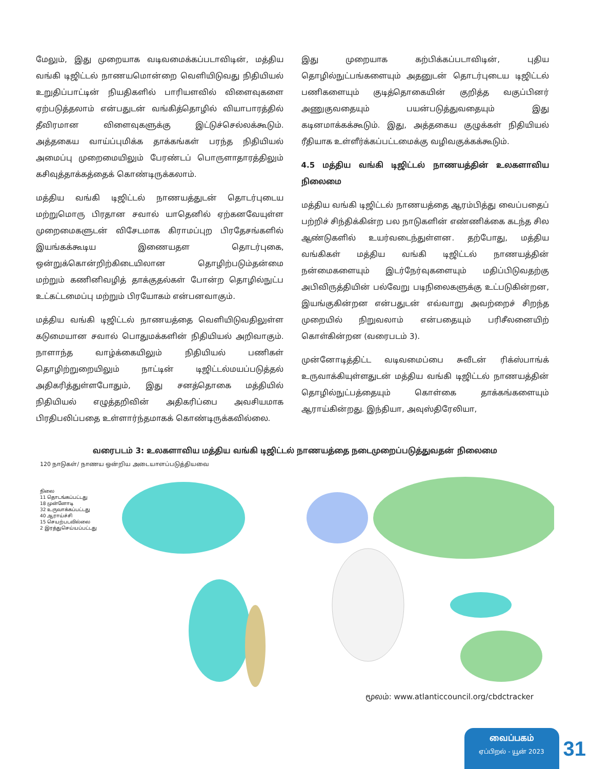மேலும், இது முறையாக வடிவமைக்கப்படாவிடின், மத்திய வங்கி டிஜிட்டல் நாணயமொன்றை வெளியிடுவது நிதியியல் உறுதிப்பாட்டின் நியதிகளில் பாரியளவில் விளைவுகளை ஏற்படுத்தலாம் என்பதுடன் வங்கித்தொழில் வியாபாரத்தில் தீவிரமான விளைவுகளுக்கு இட்டுச்செல்லக்கூடும். அத்தகைய வாய்ப்புமிக்க தாக்கங்கள் பரந்த நிதியியல் அமைப்பு முறைமையிலும் பேரண்டப் பொருளாதாரத்திலும் கசிவுத்தாக்கத்தைக் கொண்டிருக்கலாம்.
மத்திய வங்கி டிஜிட்டல் நாணயத்துடன் தொடர்புடைய மற்றுமொரு பிரதான சவால் யாதெனில் ஏற்கனவேயுள்ள முறைமைகளுடன் விசேடமாக கிராமப்புற பிரதேசங்களில் இயங்கக்கூடிய இணையதள தொடர்புகை, ஒன்றுக்கொன்றிற்கிடையிலான தொழிற்படும்தன்மை மற்றும் கணினிவழித் தாக்குதல்கள் போன்ற தொழில்நுட்ப உட்கட்டமைப்பு மற்றும் பிரயோகம் என்பனவாகும்.
மத்திய வங்கி டிஜிட்டல் நாணயத்தை வெளியிடுவதிலுள்ள கடுமையான சவால் பொதுமக்களின் நிதியியல் அறிவாகும். நாளாந்த வாழ்க்கையிலும் நிதியியல் பணிகள் தொழிற்றுறையிலும் நாட்டின் டிஜிட்டல்மயப்படுத்தல் அதிகரித்துள்ளபோதும், இது சனத்தொகை மத்தியில் நிதியியல் எழுத்தறிவின் அதிகரிப்பை அவசியமாக பிரதிபலிப்பதை உள்ளார்ந்தமாகக் கொண்டிருக்கவில்லை.
இது முறையாக கற்பிக்கப்படாவிடின், புதிய தொழில்நுட்பங்களையும் அதனுடன் தொடர்புடைய டிஜிட்டல் பணிகளையும் குடித்தொகையின் குறித்த வகுப்பினர் அணுகுவதையும் பயன்படுத்துவதையும் இது கடினமாக்கக்கூடும். இது, அத்தகைய குழுக்கள் நிதியியல் ரீதியாக உள்ளீர்க்கப்பட்டமைக்கு வழிவகுக்கக்கூடும்.
4.5 மத்திய வங்கி டிஜிட்டல் நாணயத்தின் உலகளாவிய நிலைமை
மத்திய வங்கி டிஜிட்டல் நாணயத்தை ஆரம்பித்து வைப்பதைப் பற்றிச் சிந்திக்கின்ற பல நாடுகளின் எண்ணிக்கை கடந்த சில ஆண்டுகளில் உயர்வடைந்துள்ளன. தற்போது, மத்திய வங்கிகள் மத்திய வங்கி டிஜிட்டல் நாணயத்தின் நன்மைகளையும் இடர்நேர்வுகளையும் மதிப்பிடுவதற்கு அபிவிருத்தியின் பல்வேறு படிநிலைகளுக்கு உட்படுகின்றன, இயங்குகின்றன என்பதுடன் எவ்வாறு அவற்றைச் சிறந்த முறையில் நிறுவலாம் என்பதையும் பரிசீலனையிற் கொள்கின்றன (வரைபடம் 3).
முன்னோடித்திட்ட வடிவமைப்பை சுவீடன் ரிக்ஸ்பாங்க் உருவாக்கியுள்ளதுடன் மத்திய வங்கி டிஜிட்டல் நாணயத்தின் தொழில்நுட்பத்தையும் கொள்கை தாக்கங்களையும் ஆராய்கின்றது. இந்தியா, அவுஸ்திரேலியா,
வரைபடம் 3: உலகளாவிய மத்திய வங்கி டிஜிட்டல் நாணயத்தை நடைமுறைப்படுத்துவதன் நிலைமை
120 நாடுகள்/ நாணய ஒன்றிய அடையாளப்படுத்தியவை
நிலை
11 தொடங்கப்பட்டது
18 முன்னோடி
32 உருவாக்கப்பட்டது
40 ஆராய்ச்சி
15 செயற்படவில்லை
2 இரத்துசெய்யப்பட்டது
மூலம்: www.atlanticcouncil.org/cbdctracker
வைப்பகம்
ஏப்பிறல் - யூன் 2023
31